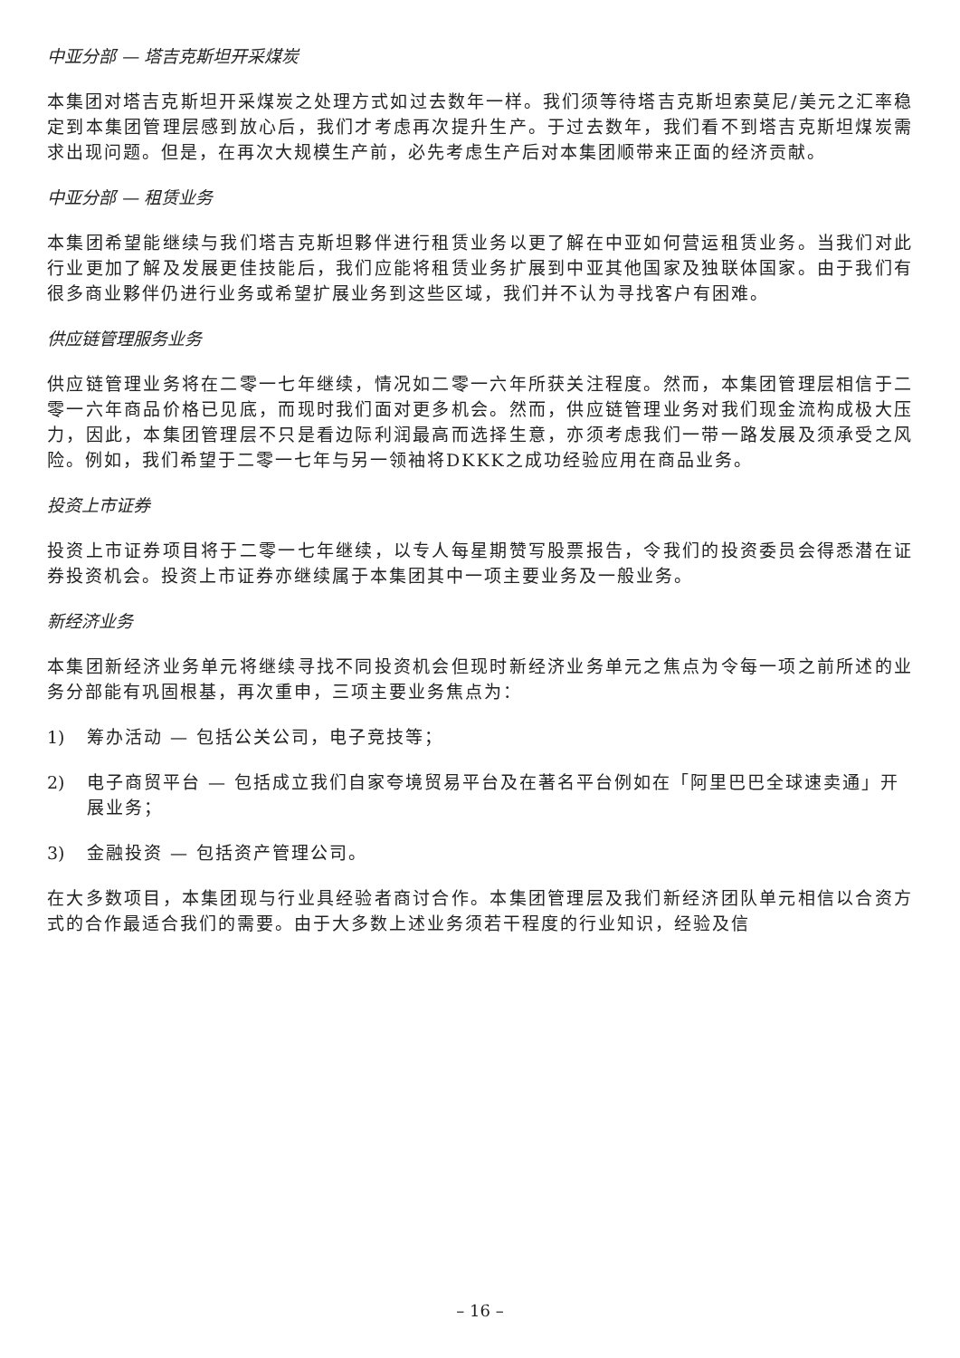中亚分部 — 塔吉克斯坦开采煤炭
本集团对塔吉克斯坦开采煤炭之处理方式如过去数年一样。我们须等待塔吉克斯坦索莫尼/美元之汇率稳定到本集团管理层感到放心后，我们才考虑再次提升生产。于过去数年，我们看不到塔吉克斯坦煤炭需求出现问题。但是，在再次大规模生产前，必先考虑生产后对本集团顺带来正面的经济贡献。
中亚分部 — 租赁业务
本集团希望能继续与我们塔吉克斯坦夥伴进行租赁业务以更了解在中亚如何营运租赁业务。当我们对此行业更加了解及发展更佳技能后，我们应能将租赁业务扩展到中亚其他国家及独联体国家。由于我们有很多商业夥伴仍进行业务或希望扩展业务到这些区域，我们并不认为寻找客户有困难。
供应链管理服务业务
供应链管理业务将在二零一七年继续，情况如二零一六年所获关注程度。然而，本集团管理层相信于二零一六年商品价格已见底，而现时我们面对更多机会。然而，供应链管理业务对我们现金流构成极大压力，因此，本集团管理层不只是看边际利润最高而选择生意，亦须考虑我们一带一路发展及须承受之风险。例如，我们希望于二零一七年与另一领袖将DKKK之成功经验应用在商品业务。
投资上市证券
投资上市证券项目将于二零一七年继续，以专人每星期赞写股票报告，令我们的投资委员会得悉潜在证券投资机会。投资上市证券亦继续属于本集团其中一项主要业务及一般业务。
新经济业务
本集团新经济业务单元将继续寻找不同投资机会但现时新经济业务单元之焦点为令每一项之前所述的业务分部能有巩固根基，再次重申，三项主要业务焦点为：
1) 筹办活动 — 包括公关公司，电子竞技等；
2) 电子商贸平台 — 包括成立我们自家夸境贸易平台及在著名平台例如在「阿里巴巴全球速卖通」开展业务；
3) 金融投资 — 包括资产管理公司。
在大多数项目，本集团现与行业具经验者商讨合作。本集团管理层及我们新经济团队单元相信以合资方式的合作最适合我们的需要。由于大多数上述业务须若干程度的行业知识，经验及信
– 16 –